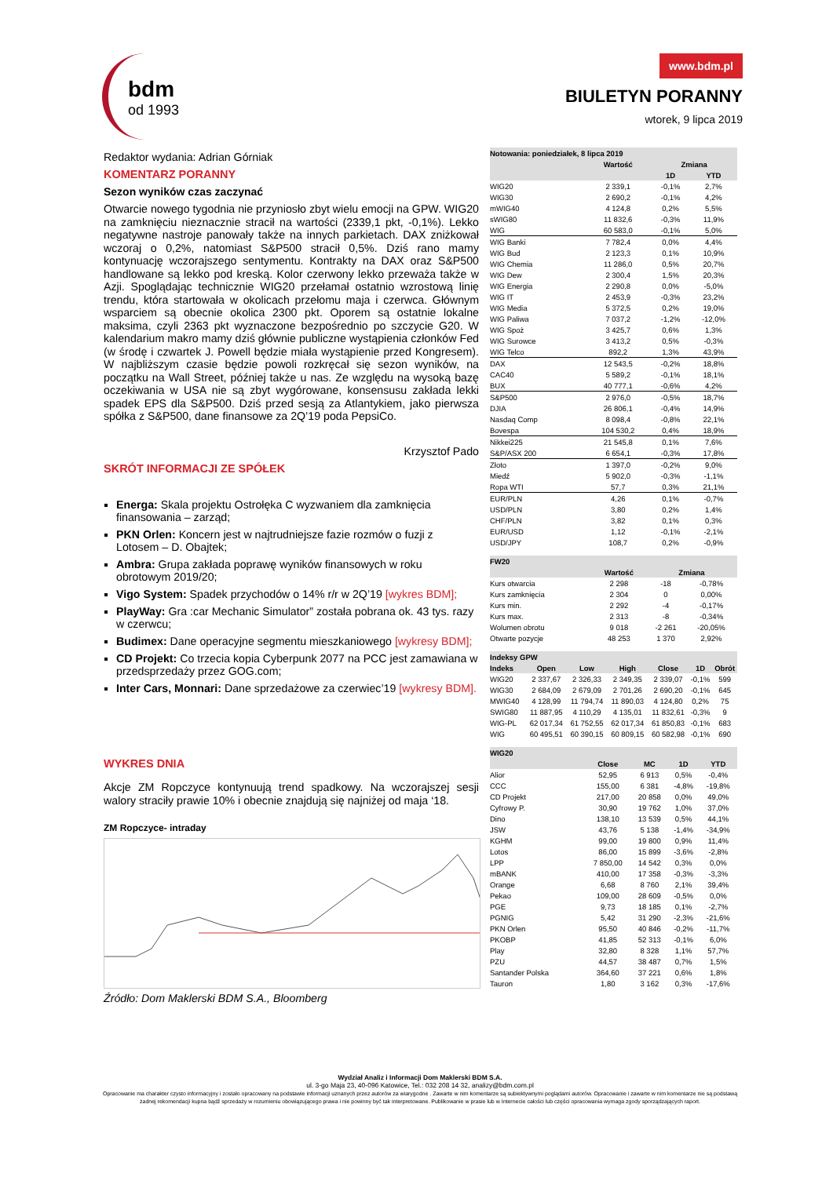bdm
od 1993
www.bdm.pl
BIULETYN PORANNY
wtorek, 9 lipca 2019
Redaktor wydania: Adrian Górniak
KOMENTARZ PORANNY
Sezon wyników czas zaczynać
Otwarcie nowego tygodnia nie przyniosło zbyt wielu emocji na GPW. WIG20 na zamknięciu nieznacznie stracił na wartości (2339,1 pkt, -0,1%). Lekko negatywne nastroje panowały także na innych parkietach. DAX zniżkował wczoraj o 0,2%, natomiast S&P500 stracił 0,5%. Dziś rano mamy kontynuację wczorajszego sentymentu. Kontrakty na DAX oraz S&P500 handlowane są lekko pod kreską. Kolor czerwony lekko przeważa także w Azji. Spoglądając technicznie WIG20 przełamał ostatnio wzrostową linię trendu, która startowała w okolicach przełomu maja i czerwca. Głównym wsparciem są obecnie okolica 2300 pkt. Oporem są ostatnie lokalne maksima, czyli 2363 pkt wyznaczone bezpośrednio po szczycie G20. W kalendarium makro mamy dziś głównie publiczne wystąpienia członków Fed (w środę i czwartek J. Powell będzie miała wystąpienie przed Kongresem). W najbliższym czasie będzie powoli rozkręcał się sezon wyników, na początku na Wall Street, później także u nas. Ze względu na wysoką bazę oczekiwania w USA nie są zbyt wygórowane, konsensusu zakłada lekki spadek EPS dla S&P500. Dziś przed sesją za Atlantykiem, jako pierwsza spółka z S&P500, dane finansowe za 2Q’19 poda PepsiCo.
Krzysztof Pado
SKRÓT INFORMACJI ZE SPÓŁEK
Energa: Skala projektu Ostrołęka C wyzwaniem dla zamknięcia finansowania – zarząd;
PKN Orlen: Koncern jest w najtrudniejsze fazie rozmów o fuzji z Lotosem – D. Obajtek;
Ambra: Grupa zakłada poprawę wyników finansowych w roku obrotowym 2019/20;
Vigo System: Spadek przychodów o 14% r/r w 2Q’19 [wykres BDM];
PlayWay: Gra :car Mechanic Simulator” została pobrana ok. 43 tys. razy w czerwcu;
Budimex: Dane operacyjne segmentu mieszkaniowego [wykresy BDM];
CD Projekt: Co trzecia kopia Cyberpunk 2077 na PCC jest zamawiana w przedsprzedaży przez GOG.com;
Inter Cars, Monnari: Dane sprzedażowe za czerwiec’19 [wykresy BDM].
WYKRES DNIA
Akcje ZM Ropczyce kontynuują trend spadkowy. Na wczorajszej sesji walory straciły prawie 10% i obecnie znajdują się najniżej od maja ‘18.
ZM Ropczyce- intraday
Źródło: Dom Maklerski BDM S.A., Bloomberg
| Notowania: poniedziałek, 8 lipca 2019 | | | |
| --- | --- | --- | --- |
| | Wartość | Zmiana | |
| | | 1D | YTD |
| WIG20 | 2 339,1 | -0,1% | 2,7% |
| WIG30 | 2 690,2 | -0,1% | 4,2% |
| mWIG40 | 4 124,8 | 0,2% | 5,5% |
| sWIG80 | 11 832,6 | -0,3% | 11,9% |
| WIG | 60 583,0 | -0,1% | 5,0% |
| WIG Banki | 7 782,4 | 0,0% | 4,4% |
| WIG Bud | 2 123,3 | 0,1% | 10,9% |
| WIG Chemia | 11 286,0 | 0,5% | 20,7% |
| WIG Dew | 2 300,4 | 1,5% | 20,3% |
| WIG Energia | 2 290,8 | 0,0% | -5,0% |
| WIG IT | 2 453,9 | -0,3% | 23,2% |
| WIG Media | 5 372,5 | 0,2% | 19,0% |
| WIG Paliwa | 7 037,2 | -1,2% | -12,0% |
| WIG Spoż | 3 425,7 | 0,6% | 1,3% |
| WIG Surowce | 3 413,2 | 0,5% | -0,3% |
| WIG Telco | 892,2 | 1,3% | 43,9% |
| DAX | 12 543,5 | -0,2% | 18,8% |
| CAC40 | 5 589,2 | -0,1% | 18,1% |
| BUX | 40 777,1 | -0,6% | 4,2% |
| S&P500 | 2 976,0 | -0,5% | 18,7% |
| DJIA | 26 806,1 | -0,4% | 14,9% |
| Nasdaq Comp | 8 098,4 | -0,8% | 22,1% |
| Bovespa | 104 530,2 | 0,4% | 18,9% |
| Nikkei225 | 21 545,8 | 0,1% | 7,6% |
| S&P/ASX 200 | 6 654,1 | -0,3% | 17,8% |
| Złoto | 1 397,0 | -0,2% | 9,0% |
| Miedź | 5 902,0 | -0,3% | -1,1% |
| Ropa WTI | 57,7 | 0,3% | 21,1% |
| EUR/PLN | 4,26 | 0,1% | -0,7% |
| USD/PLN | 3,80 | 0,2% | 1,4% |
| CHF/PLN | 3,82 | 0,1% | 0,3% |
| EUR/USD | 1,12 | -0,1% | -2,1% |
| USD/JPY | 108,7 | 0,2% | -0,9% |
| FW20 | | | |
| --- | --- | --- | --- |
| | Wartość | Zmiana | |
| Kurs otwarcia | 2 298 | -18 | -0,78% |
| Kurs zamknięcia | 2 304 | 0 | 0,00% |
| Kurs min. | 2 292 | -4 | -0,17% |
| Kurs max. | 2 313 | -8 | -0,34% |
| Wolumen obrotu | 9 018 | -2 261 | -20,05% |
| Otwarte pozycje | 48 253 | 1 370 | 2,92% |
| Indeksy GPW | | | | | | |
| --- | --- | --- | --- | --- | --- | --- |
| Indeks | Open | Low | High | Close | 1D | Obrót |
| WIG20 | 2 337,67 | 2 326,33 | 2 349,35 | 2 339,07 | -0,1% | 599 |
| WIG30 | 2 684,09 | 2 679,09 | 2 701,26 | 2 690,20 | -0,1% | 645 |
| MWIG40 | 4 128,99 | 11 794,74 | 11 890,03 | 4 124,80 | 0,2% | 75 |
| SWIG80 | 11 887,95 | 4 110,29 | 4 135,01 | 11 832,61 | -0,3% | 9 |
| WIG-PL | 62 017,34 | 61 752,55 | 62 017,34 | 61 850,83 | -0,1% | 683 |
| WIG | 60 495,51 | 60 390,15 | 60 809,15 | 60 582,98 | -0,1% | 690 |
| WIG20 | | | | |
| --- | --- | --- | --- | --- |
| | Close | MC | 1D | YTD |
| Alior | 52,95 | 6 913 | 0,5% | -0,4% |
| CCC | 155,00 | 6 381 | -4,8% | -19,8% |
| CD Projekt | 217,00 | 20 858 | 0,0% | 49,0% |
| Cyfrowy P. | 30,90 | 19 762 | 1,0% | 37,0% |
| Dino | 138,10 | 13 539 | 0,5% | 44,1% |
| JSW | 43,76 | 5 138 | -1,4% | -34,9% |
| KGHM | 99,00 | 19 800 | 0,9% | 11,4% |
| Lotos | 86,00 | 15 899 | -3,6% | -2,8% |
| LPP | 7 850,00 | 14 542 | 0,3% | 0,0% |
| mBANK | 410,00 | 17 358 | -0,3% | -3,3% |
| Orange | 6,68 | 8 760 | 2,1% | 39,4% |
| Pekao | 109,00 | 28 609 | -0,5% | 0,0% |
| PGE | 9,73 | 18 185 | 0,1% | -2,7% |
| PGNIG | 5,42 | 31 290 | -2,3% | -21,6% |
| PKN Orlen | 95,50 | 40 846 | -0,2% | -11,7% |
| PKOBP | 41,85 | 52 313 | -0,1% | 6,0% |
| Play | 32,80 | 8 328 | 1,1% | 57,7% |
| PZU | 44,57 | 38 487 | 0,7% | 1,5% |
| Santander Polska | 364,60 | 37 221 | 0,6% | 1,8% |
| Tauron | 1,80 | 3 162 | 0,3% | -17,6% |
Wydział Analiz i Informacji Dom Maklerski BDM S.A.
ul. 3-go Maja 23, 40-096 Katowice, Tel.: 032 208 14 32, analizy@bdm.com.pl
Opracowanie ma charakter czysto informacyjny i zostało opracowany na podstawie informacji uznanych przez autorów za wiarygodne . Zawarte w nim komentarze są subiektywnymi poglądami autorów. Opracowanie i zawarte w nim komentarze nie są podstawą żadnej rekomendacji kupna bądź sprzedaży w rozumieniu obowiązującego prawa i nie powinny być tak interpretowane. Publikowanie w prasie lub w Internecie całości lub części opracowania wymaga zgody sporządzających raport.